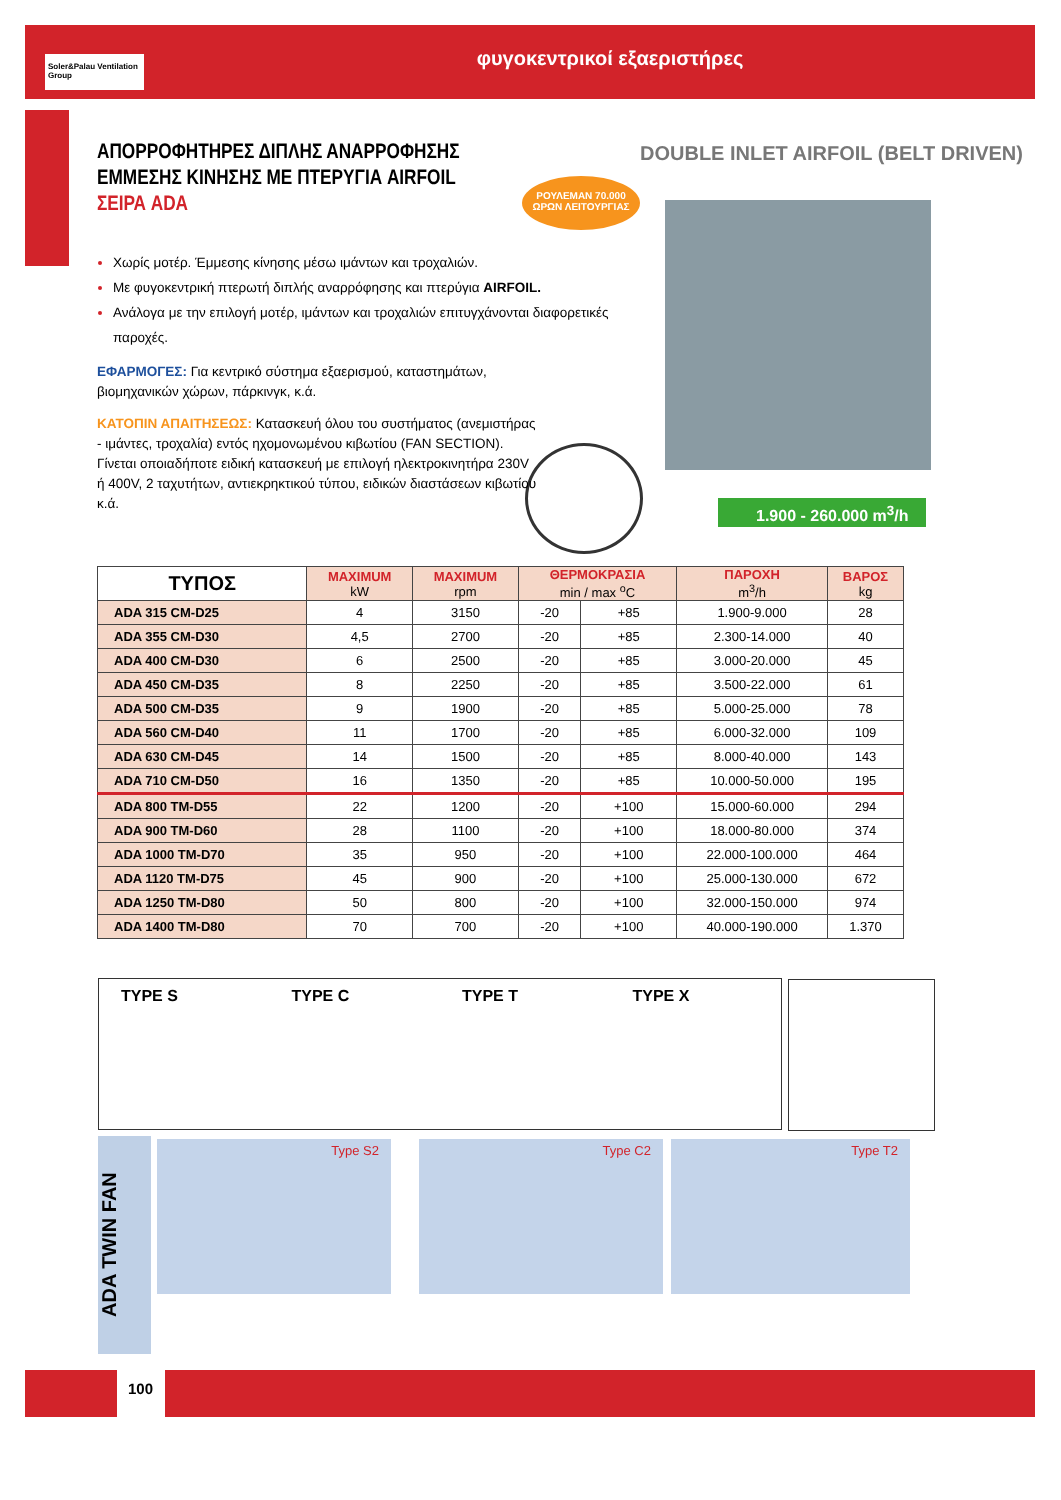φυγοκεντρικοί εξαεριστήρες
Soler&Palau Ventilation Group
ΑΠΟΡΡΟΦΗΤΗΡΕΣ ΔΙΠΛΗΣ ΑΝΑΡΡΟΦΗΣΗΣ
ΕΜΜΕΣΗΣ ΚΙΝΗΣΗΣ ΜΕ ΠΤΕΡΥΓΙΑ AIRFOIL
ΣΕΙΡΑ ADA
DOUBLE INLET AIRFOIL (BELT DRIVEN)
ΡΟΥΛΕΜΑΝ 70.000
ΩΡΩΝ ΛΕΙΤΟΥΡΓΙΑΣ
1.900 - 260.000 m<sup>3</sup>/h
Χωρίς μοτέρ. Έμμεσης κίνησης μέσω ιμάντων και τροχαλιών.
Με φυγοκεντρική πτερωτή διπλής αναρρόφησης και πτερύγια AIRFOIL.
Ανάλογα με την επιλογή μοτέρ, ιμάντων και τροχαλιών επιτυγχάνονται διαφορετικές παροχές.
ΕΦΑΡΜΟΓΕΣ: Για κεντρικό σύστημα εξαερισμού, καταστημάτων, βιομηχανικών χώρων, πάρκινγκ, κ.ά.
ΚΑΤΟΠΙΝ ΑΠΑΙΤΗΣΕΩΣ: Κατασκευή όλου του συστήματος (ανεμιστήρας - ιμάντες, τροχαλία) εντός ηχομονωμένου κιβωτίου (FAN SECTION). Γίνεται οποιαδήποτε ειδική κατασκευή με επιλογή ηλεκτροκινητήρα 230V ή 400V, 2 ταχυτήτων, αντιεκρηκτικού τύπου, ειδικών διαστάσεων κιβωτίου κ.ά.
| ΤΥΠΟΣ | MAXIMUM kW | MAXIMUM rpm | ΘΕΡΜΟΚΡΑΣΙΑ min / max <sup>o</sup>C | | ΠΑΡΟΧΗ m<sup>3</sup>/h | ΒΑΡΟΣ kg |
| --- | --- | --- | --- | --- | --- | --- |
| ADA 315 CM-D25 | 4 | 3150 | -20 | +85 | 1.900-9.000 | 28 |
| ADA 355 CM-D30 | 4,5 | 2700 | -20 | +85 | 2.300-14.000 | 40 |
| ADA 400 CM-D30 | 6 | 2500 | -20 | +85 | 3.000-20.000 | 45 |
| ADA 450 CM-D35 | 8 | 2250 | -20 | +85 | 3.500-22.000 | 61 |
| ADA 500 CM-D35 | 9 | 1900 | -20 | +85 | 5.000-25.000 | 78 |
| ADA 560 CM-D40 | 11 | 1700 | -20 | +85 | 6.000-32.000 | 109 |
| ADA 630 CM-D45 | 14 | 1500 | -20 | +85 | 8.000-40.000 | 143 |
| ADA 710 CM-D50 | 16 | 1350 | -20 | +85 | 10.000-50.000 | 195 |
| ADA 800 TM-D55 | 22 | 1200 | -20 | +100 | 15.000-60.000 | 294 |
| ADA 900 TM-D60 | 28 | 1100 | -20 | +100 | 18.000-80.000 | 374 |
| ADA 1000 TM-D70 | 35 | 950 | -20 | +100 | 22.000-100.000 | 464 |
| ADA 1120 TM-D75 | 45 | 900 | -20 | +100 | 25.000-130.000 | 672 |
| ADA 1250 TM-D80 | 50 | 800 | -20 | +100 | 32.000-150.000 | 974 |
| ADA 1400 TM-D80 | 70 | 700 | -20 | +100 | 40.000-190.000 | 1.370 |
TYPE S TYPE C TYPE T TYPE X
ADA TWIN FAN
Type S2 Type C2 Type T2
100